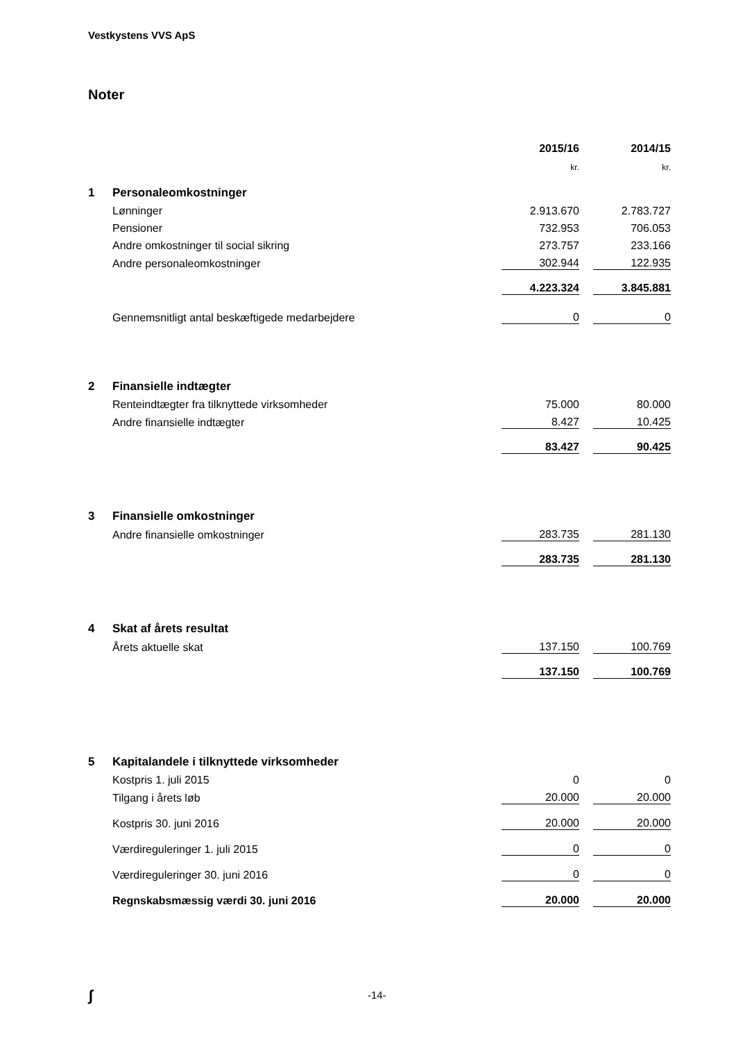Vestkystens VVS ApS
Noter
| | | 2015/16 | | 2014/15 |
| | | kr. | | kr. |
| 1 | Personaleomkostninger | | | |
| | Lønninger | 2.913.670 | | 2.783.727 |
| | Pensioner | 732.953 | | 706.053 |
| | Andre omkostninger til social sikring | 273.757 | | 233.166 |
| | Andre personaleomkostninger | 302.944 | | 122.935 |
| | | 4.223.324 | | 3.845.881 |
| | Gennemsnitligt antal beskæftigede medarbejdere | 0 | | 0 |
| 2 | Finansielle indtægter | | | |
| | Renteindtægter fra tilknyttede virksomheder | 75.000 | | 80.000 |
| | Andre finansielle indtægter | 8.427 | | 10.425 |
| | | 83.427 | | 90.425 |
| 3 | Finansielle omkostninger | | | |
| | Andre finansielle omkostninger | 283.735 | | 281.130 |
| | | 283.735 | | 281.130 |
| 4 | Skat af årets resultat | | | |
| | Årets aktuelle skat | 137.150 | | 100.769 |
| | | 137.150 | | 100.769 |
| 5 | Kapitalandele i tilknyttede virksomheder | | | |
| | Kostpris 1. juli 2015 | 0 | | 0 |
| | Tilgang i årets løb | 20.000 | | 20.000 |
| | Kostpris 30. juni 2016 | 20.000 | | 20.000 |
| | Værdireguleringer 1. juli 2015 | 0 | | 0 |
| | Værdireguleringer 30. juni 2016 | 0 | | 0 |
| | Regnskabsmæssig værdi 30. juni 2016 | 20.000 | | 20.000 |
ʃ -14-